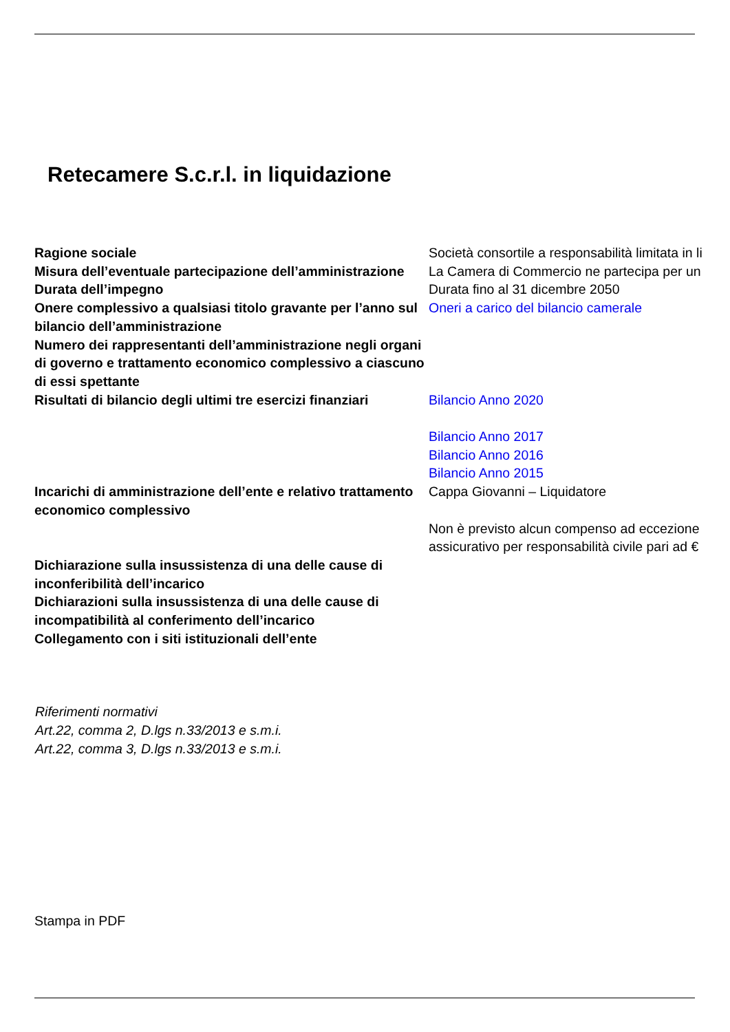Retecamere S.c.r.l. in liquidazione
| Ragione sociale | Società consortile a responsabilità limitata in li |
| Misura dell’eventuale partecipazione dell’amministrazione | La Camera di Commercio ne partecipa per un |
| Durata dell’impegno | Durata fino al 31 dicembre 2050 |
| Onere complessivo a qualsiasi titolo gravante per l’anno sul bilancio dell’amministrazione | Oneri a carico del bilancio camerale |
| Numero dei rappresentanti dell’amministrazione negli organi di governo e trattamento economico complessivo a ciascuno di essi spettante | |
| Risultati di bilancio degli ultimi tre esercizi finanziari | Bilancio Anno 2020 Bilancio Anno 2017 Bilancio Anno 2016 Bilancio Anno 2015 |
| Incarichi di amministrazione dell’ente e relativo trattamento economico complessivo | Cappa Giovanni – Liquidatore Non è previsto alcun compenso ad eccezione assicurativo per responsabilità civile pari ad € |
| Dichiarazione sulla insussistenza di una delle cause di inconferibilità dell’incarico | |
| Dichiarazioni sulla insussistenza di una delle cause di incompatibilità al conferimento dell’incarico | |
| Collegamento con i siti istituzionali dell’ente | |
Riferimenti normativi
Art.22, comma 2, D.lgs n.33/2013 e s.m.i.
Art.22, comma 3, D.lgs n.33/2013 e s.m.i.
Stampa in PDF